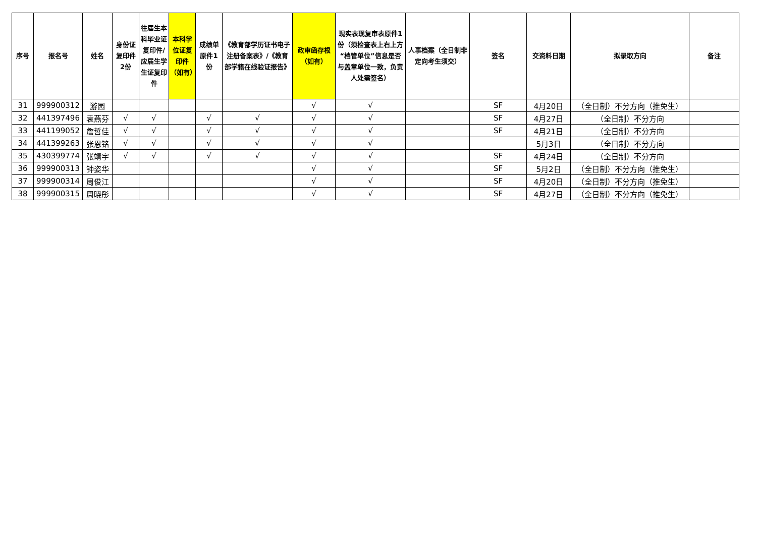| 序号 | 报名号 | 姓名 | 身份证复印件2份 | 往届生本科毕业证复印件/应届生学生证复印件 | 本科学位证复印件（如有） | 成绩单原件1份 | 《教育部学历证书电子注册备案表》/《教育部学籍在线验证报告》 | 政审函存根（如有） | 现实表现复审表原件1份（须检查表上右上方“档管单位”信息是否与盖章单位一致，负责人处需签名） | 人事档案（全日制非定向考生须交） | 签名 | 交资料日期 | 拟录取方向 | 备注 |
| --- | --- | --- | --- | --- | --- | --- | --- | --- | --- | --- | --- | --- | --- | --- |
| 31 | 999900312 | 游园 | | | | | | √ | √ | | SF | 4月20日 | （全日制）不分方向（推免生） | |
| 32 | 441397496 | 袁燕芬 | √ | √ | | √ | √ | √ | √ | | SF | 4月27日 | （全日制）不分方向 | |
| 33 | 441199052 | 詹哲佳 | √ | √ | | √ | √ | √ | √ | | SF | 4月21日 | （全日制）不分方向 | |
| 34 | 441399263 | 张恩铭 | √ | √ | | √ | √ | √ | √ | | | 5月3日 | （全日制）不分方向 | |
| 35 | 430399774 | 张靖宇 | √ | √ | | √ | √ | √ | √ | | SF | 4月24日 | （全日制）不分方向 | |
| 36 | 999900313 | 钟姿华 | | | | | | √ | √ | | SF | 5月2日 | （全日制）不分方向（推免生） | |
| 37 | 999900314 | 周俊江 | | | | | | √ | √ | | SF | 4月20日 | （全日制）不分方向（推免生） | |
| 38 | 999900315 | 周晓彤 | | | | | | √ | √ | | SF | 4月27日 | （全日制）不分方向（推免生） | |